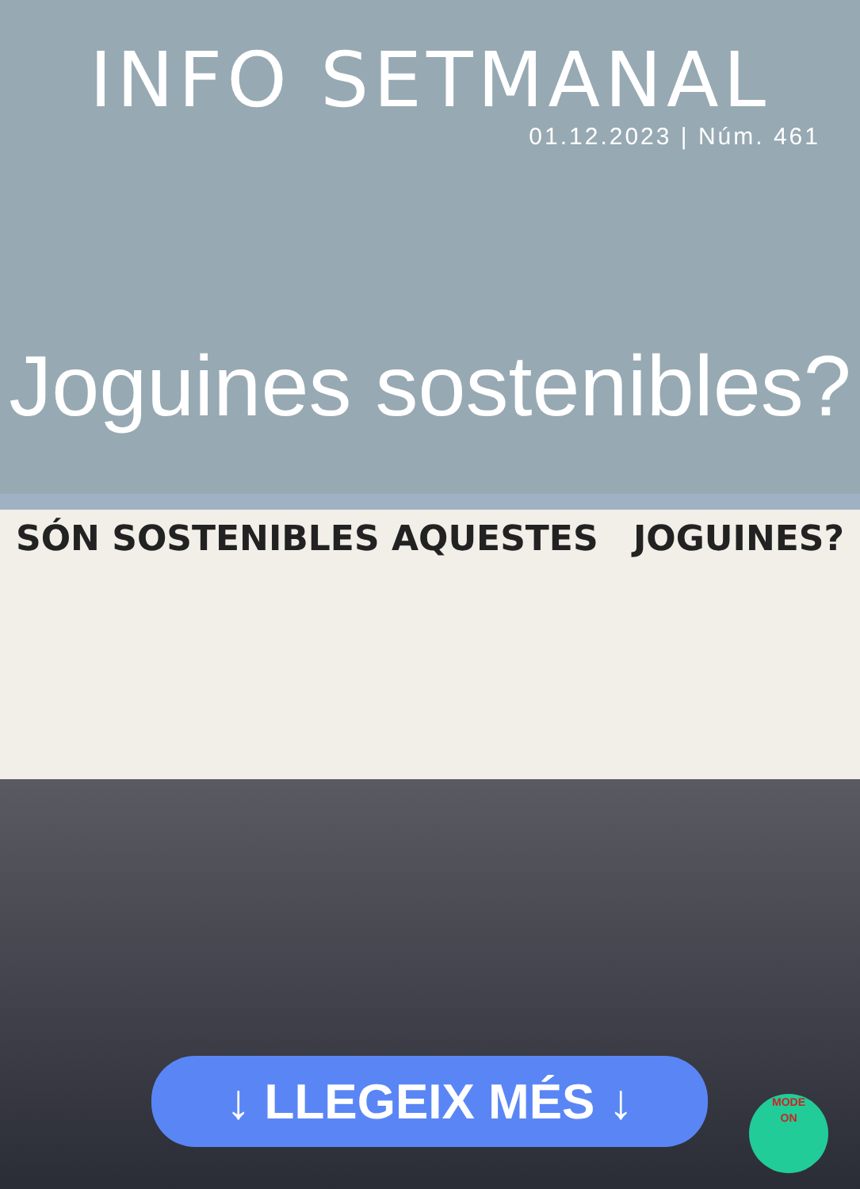INFO SETMANAL
01.12.2023 | Núm. 461
Joguines sostenibles?
SÓN SOSTENIBLES AQUESTES JOGUINES?
↓ LLEGEIX MÉS ↓
MODE
ON